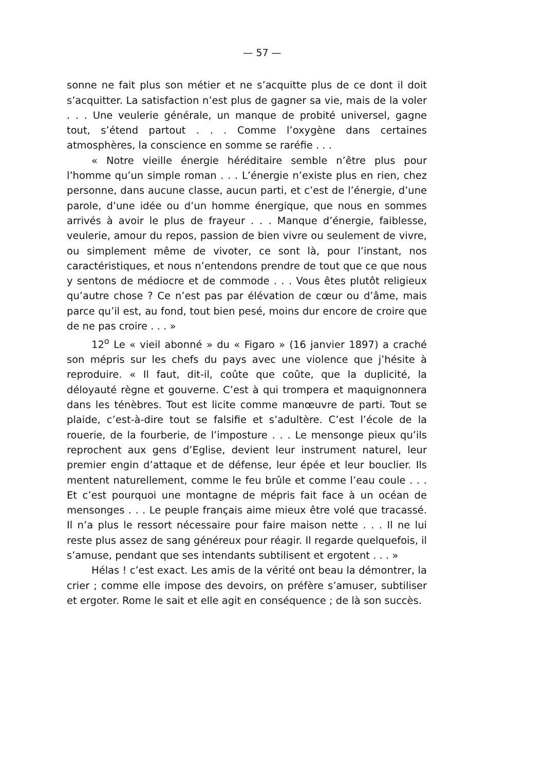— 57 —
sonne ne fait plus son métier et ne s’acquitte plus de ce dont il doit s’acquitter. La satisfaction n’est plus de gagner sa vie, mais de la voler . . . Une veulerie générale, un manque de probité universel, gagne tout, s’étend partout . . . Comme l’oxygène dans certaines atmosphères, la conscience en somme se raréfie . . .
« Notre vieille énergie héréditaire semble n’être plus pour l’homme qu’un simple roman . . . L’énergie n’existe plus en rien, chez personne, dans aucune classe, aucun parti, et c’est de l’énergie, d’une parole, d’une idée ou d’un homme énergique, que nous en sommes arrivés à avoir le plus de frayeur . . . Manque d’énergie, faiblesse, veulerie, amour du repos, passion de bien vivre ou seulement de vivre, ou simplement même de vivoter, ce sont là, pour l’instant, nos caractéristiques, et nous n’entendons prendre de tout que ce que nous y sentons de médiocre et de commode . . . Vous êtes plutôt religieux qu’autre chose ? Ce n’est pas par élévation de cœur ou d’âme, mais parce qu’il est, au fond, tout bien pesé, moins dur encore de croire que de ne pas croire . . . »
12<sup>o</sup> Le « vieil abonné » du « Figaro » (16 janvier 1897) a craché son mépris sur les chefs du pays avec une violence que j’hésite à reproduire. « Il faut, dit-il, coûte que coûte, que la duplicité, la déloyauté règne et gouverne. C’est à qui trompera et maquignonnera dans les ténèbres. Tout est licite comme manœuvre de parti. Tout se plaide, c’est-à-dire tout se falsifie et s’adultère. C’est l’école de la rouerie, de la fourberie, de l’imposture . . . Le mensonge pieux qu’ils reprochent aux gens d’Eglise, devient leur instrument naturel, leur premier engin d’attaque et de défense, leur épée et leur bouclier. Ils mentent naturellement, comme le feu brûle et comme l’eau coule . . . Et c’est pourquoi une montagne de mépris fait face à un océan de mensonges . . . Le peuple français aime mieux être volé que tracassé. Il n’a plus le ressort nécessaire pour faire maison nette . . . Il ne lui reste plus assez de sang généreux pour réagir. Il regarde quelquefois, il s’amuse, pendant que ses intendants subtilisent et ergotent . . . »
Hélas ! c’est exact. Les amis de la vérité ont beau la démontrer, la crier ; comme elle impose des devoirs, on préfère s’amuser, subtiliser et ergoter. Rome le sait et elle agit en conséquence ; de là son succès.